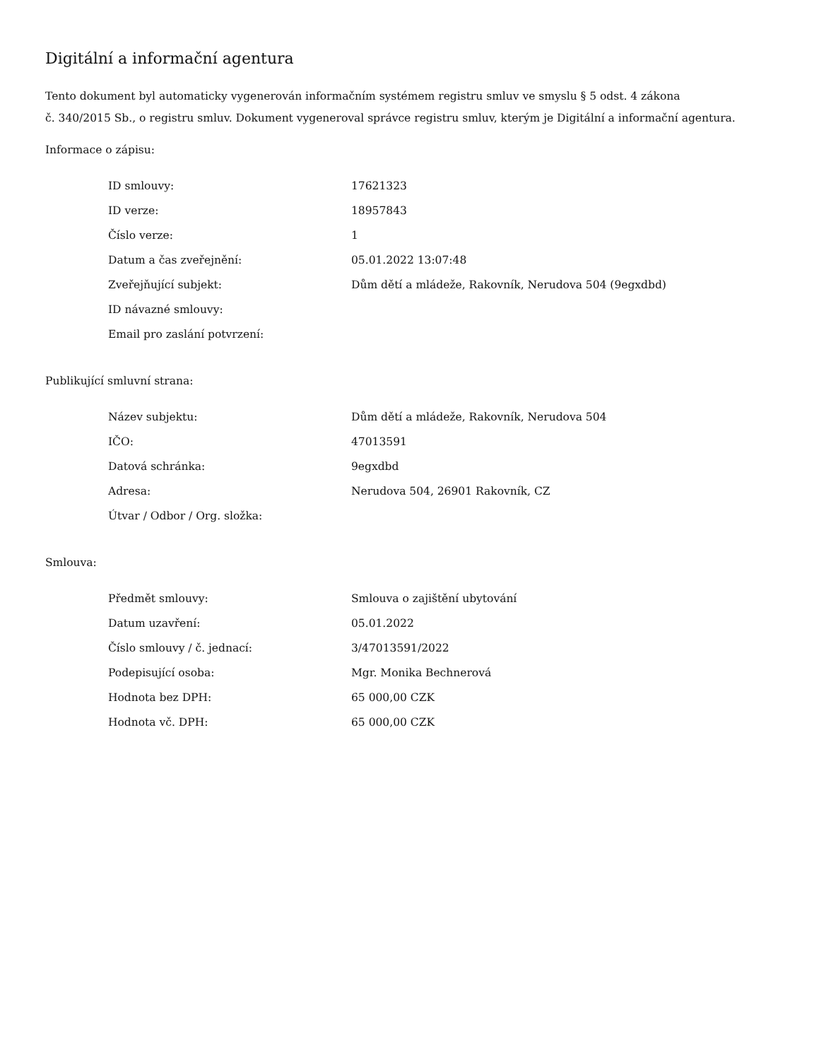Digitální a informační agentura
Tento dokument byl automaticky vygenerován informačním systémem registru smluv ve smyslu § 5 odst. 4 zákona
č. 340/2015 Sb., o registru smluv. Dokument vygeneroval správce registru smluv, kterým je Digitální a informační agentura.
Informace o zápisu:
| ID smlouvy: | 17621323 |
| ID verze: | 18957843 |
| Číslo verze: | 1 |
| Datum a čas zveřejnění: | 05.01.2022 13:07:48 |
| Zveřejňující subjekt: | Dům dětí a mládeže, Rakovník, Nerudova 504 (9egxdbd) |
| ID návazné smlouvy: | |
| Email pro zaslání potvrzení: | |
Publikující smluvní strana:
| Název subjektu: | Dům dětí a mládeže, Rakovník, Nerudova 504 |
| IČO: | 47013591 |
| Datová schránka: | 9egxdbd |
| Adresa: | Nerudova 504, 26901 Rakovník, CZ |
| Útvar / Odbor / Org. složka: | |
Smlouva:
| Předmět smlouvy: | Smlouva o zajištění ubytování |
| Datum uzavření: | 05.01.2022 |
| Číslo smlouvy / č. jednací: | 3/47013591/2022 |
| Podepisující osoba: | Mgr. Monika Bechnerová |
| Hodnota bez DPH: | 65 000,00 CZK |
| Hodnota vč. DPH: | 65 000,00 CZK |